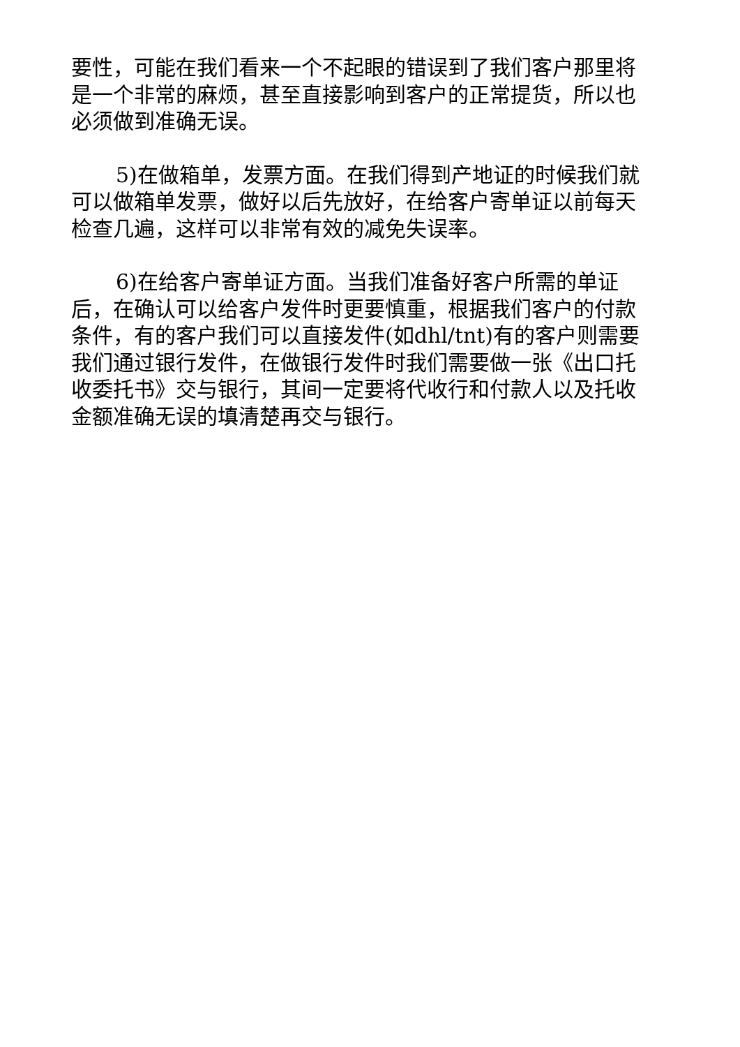要性，可能在我们看来一个不起眼的错误到了我们客户那里将是一个非常的麻烦，甚至直接影响到客户的正常提货，所以也必须做到准确无误。
5)在做箱单，发票方面。在我们得到产地证的时候我们就可以做箱单发票，做好以后先放好，在给客户寄单证以前每天检查几遍，这样可以非常有效的减免失误率。
6)在给客户寄单证方面。当我们准备好客户所需的单证后，在确认可以给客户发件时更要慎重，根据我们客户的付款条件，有的客户我们可以直接发件(如dhl/tnt)有的客户则需要我们通过银行发件，在做银行发件时我们需要做一张《出口托收委托书》交与银行，其间一定要将代收行和付款人以及托收金额准确无误的填清楚再交与银行。